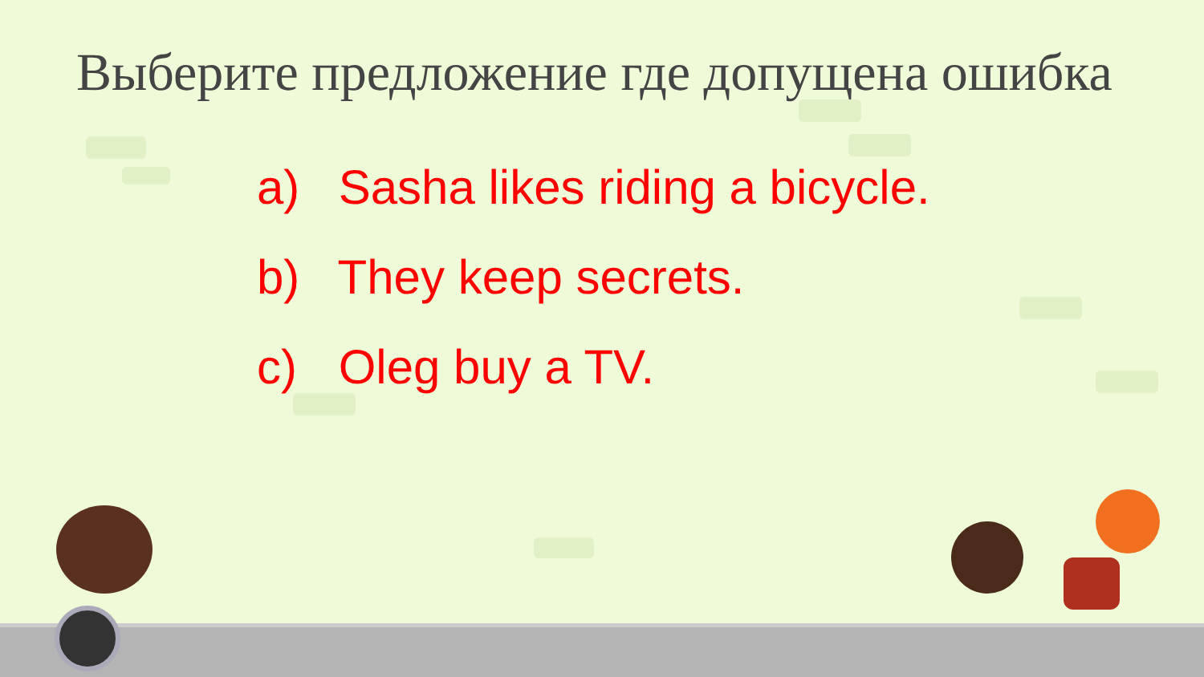Выберите предложение где допущена ошибка
a) Sasha likes riding a bicycle.
b) They keep secrets.
c) Oleg buy a TV.